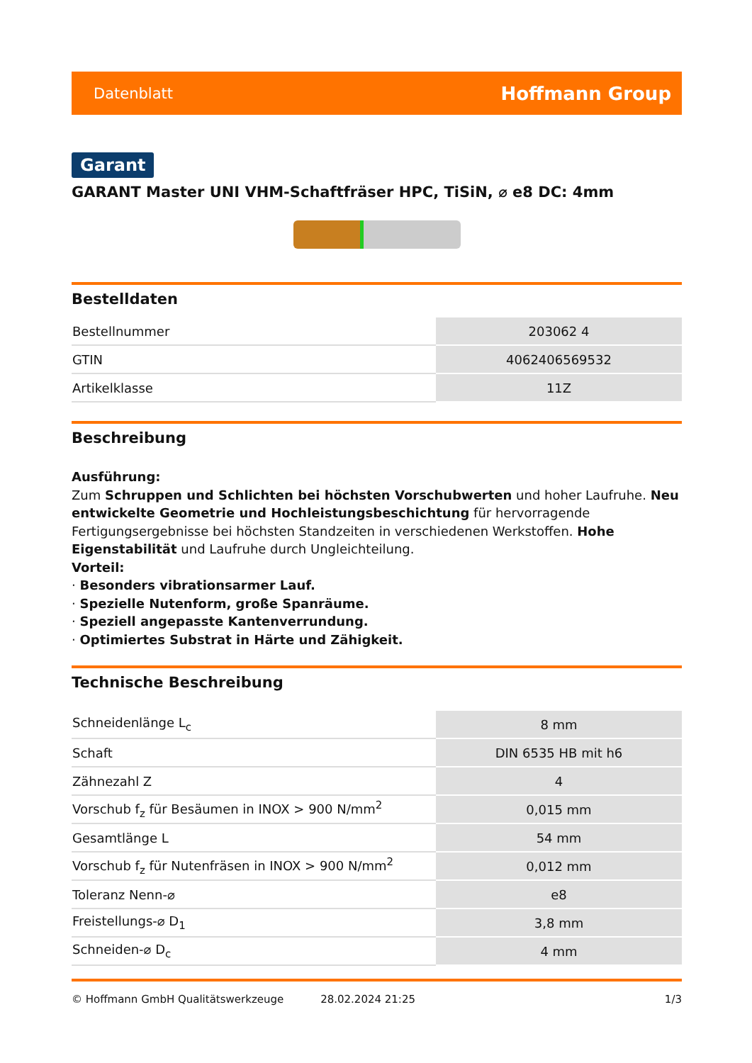Datenblatt Hoffmann Group
Garant
GARANT Master UNI VHM-Schaftfräser HPC, TiSiN, ⌀ e8 DC: 4mm
Bestelldaten
| Bestellnummer | 203062 4 |
| GTIN | 4062406569532 |
| Artikelklasse | 11Z |
Beschreibung
Ausführung:
Zum Schruppen und Schlichten bei höchsten Vorschubwerten und hoher Laufruhe. Neu entwickelte Geometrie und Hochleistungsbeschichtung für hervorragende Fertigungsergebnisse bei höchsten Standzeiten in verschiedenen Werkstoffen. Hohe Eigenstabilität und Laufruhe durch Ungleichteilung.
Vorteil:
· Besonders vibrationsarmer Lauf.
· Spezielle Nutenform, große Spanräume.
· Speziell angepasste Kantenverrundung.
· Optimiertes Substrat in Härte und Zähigkeit.
Technische Beschreibung
| Schneidenlänge L<sub>c</sub> | 8 mm |
| Schaft | DIN 6535 HB mit h6 |
| Zähnezahl Z | 4 |
| Vorschub f<sub>z</sub> für Besäumen in INOX > 900 N/mm<sup>2</sup> | 0,015 mm |
| Gesamtlänge L | 54 mm |
| Vorschub f<sub>z</sub> für Nutenfräsen in INOX > 900 N/mm<sup>2</sup> | 0,012 mm |
| Toleranz Nenn-⌀ | e8 |
| Freistellungs-⌀ D<sub>1</sub> | 3,8 mm |
| Schneiden-⌀ D<sub>c</sub> | 4 mm |
© Hoffmann GmbH Qualitätswerkzeuge 28.02.2024 21:25 1/3